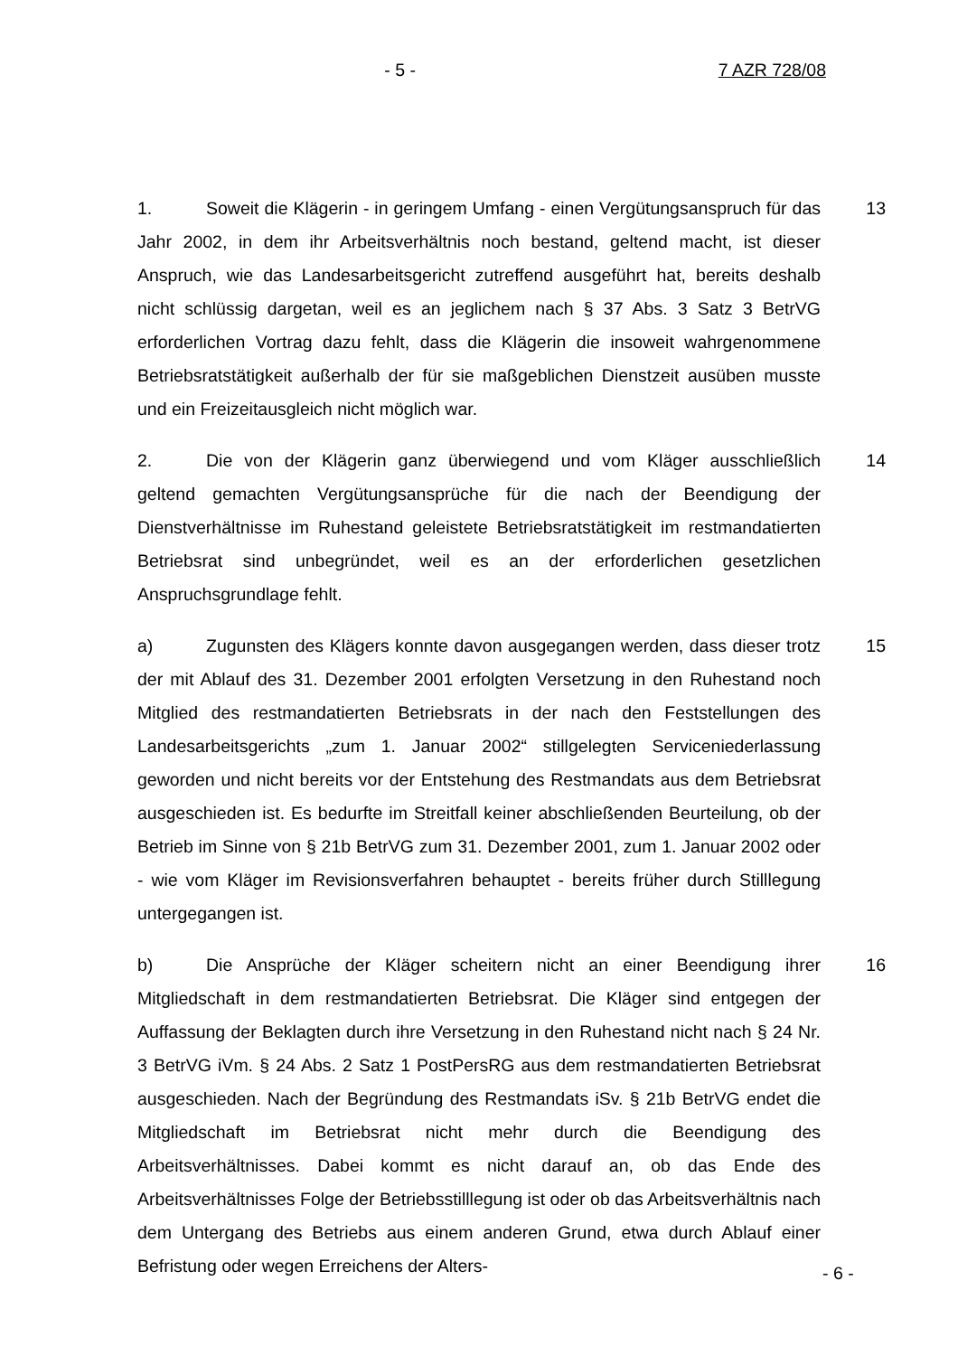- 5 - 7 AZR 728/08
1. Soweit die Klägerin - in geringem Umfang - einen Vergütungsanspruch für das Jahr 2002, in dem ihr Arbeitsverhältnis noch bestand, geltend macht, ist dieser Anspruch, wie das Landesarbeitsgericht zutreffend ausgeführt hat, bereits deshalb nicht schlüssig dargetan, weil es an jeglichem nach § 37 Abs. 3 Satz 3 BetrVG erforderlichen Vortrag dazu fehlt, dass die Klägerin die insoweit wahrgenommene Betriebsratstätigkeit außerhalb der für sie maßgeblichen Dienstzeit ausüben musste und ein Freizeitausgleich nicht möglich war.
13
2. Die von der Klägerin ganz überwiegend und vom Kläger ausschließlich geltend gemachten Vergütungsansprüche für die nach der Beendigung der Dienstverhältnisse im Ruhestand geleistete Betriebsratstätigkeit im restmandatierten Betriebsrat sind unbegründet, weil es an der erforderlichen gesetzlichen Anspruchsgrundlage fehlt.
14
a) Zugunsten des Klägers konnte davon ausgegangen werden, dass dieser trotz der mit Ablauf des 31. Dezember 2001 erfolgten Versetzung in den Ruhestand noch Mitglied des restmandatierten Betriebsrats in der nach den Feststellungen des Landesarbeitsgerichts „zum 1. Januar 2002“ stillgelegten Serviceniederlassung geworden und nicht bereits vor der Entstehung des Restmandats aus dem Betriebsrat ausgeschieden ist. Es bedurfte im Streitfall keiner abschließenden Beurteilung, ob der Betrieb im Sinne von § 21b BetrVG zum 31. Dezember 2001, zum 1. Januar 2002 oder - wie vom Kläger im Revisionsverfahren behauptet - bereits früher durch Stilllegung untergegangen ist.
15
b) Die Ansprüche der Kläger scheitern nicht an einer Beendigung ihrer Mitgliedschaft in dem restmandatierten Betriebsrat. Die Kläger sind entgegen der Auffassung der Beklagten durch ihre Versetzung in den Ruhestand nicht nach § 24 Nr. 3 BetrVG iVm. § 24 Abs. 2 Satz 1 PostPersRG aus dem restmandatierten Betriebsrat ausgeschieden. Nach der Begründung des Restmandats iSv. § 21b BetrVG endet die Mitgliedschaft im Betriebsrat nicht mehr durch die Beendigung des Arbeitsverhältnisses. Dabei kommt es nicht darauf an, ob das Ende des Arbeitsverhältnisses Folge der Betriebsstilllegung ist oder ob das Arbeitsverhältnis nach dem Untergang des Betriebs aus einem anderen Grund, etwa durch Ablauf einer Befristung oder wegen Erreichens der Alters-
16
- 6 -